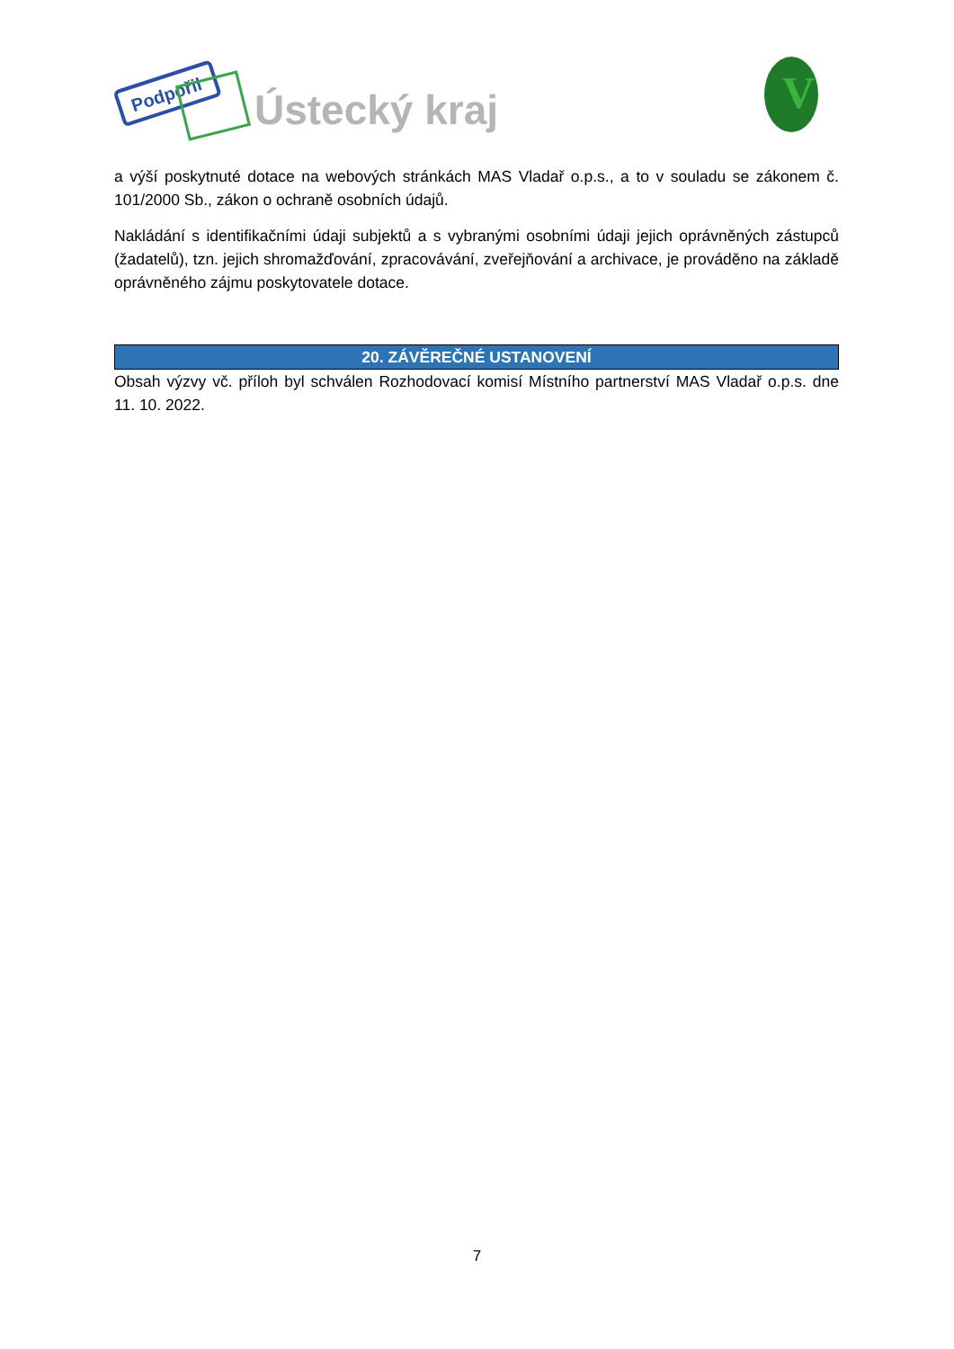Podpořil
Ústecký kraj
V
a výší poskytnuté dotace na webových stránkách MAS Vladař o.p.s., a to v souladu se zákonem č. 101/2000 Sb., zákon o ochraně osobních údajů.
Nakládání s identifikačními údaji subjektů a s vybranými osobními údaji jejich oprávněných zástupců (žadatelů), tzn. jejich shromažďování, zpracovávání, zveřejňování a archivace, je prováděno na základě oprávněného zájmu poskytovatele dotace.
20. ZÁVĚREČNÉ USTANOVENÍ
Obsah výzvy vč. příloh byl schválen Rozhodovací komisí Místního partnerství MAS Vladař o.p.s. dne 11. 10. 2022.
7